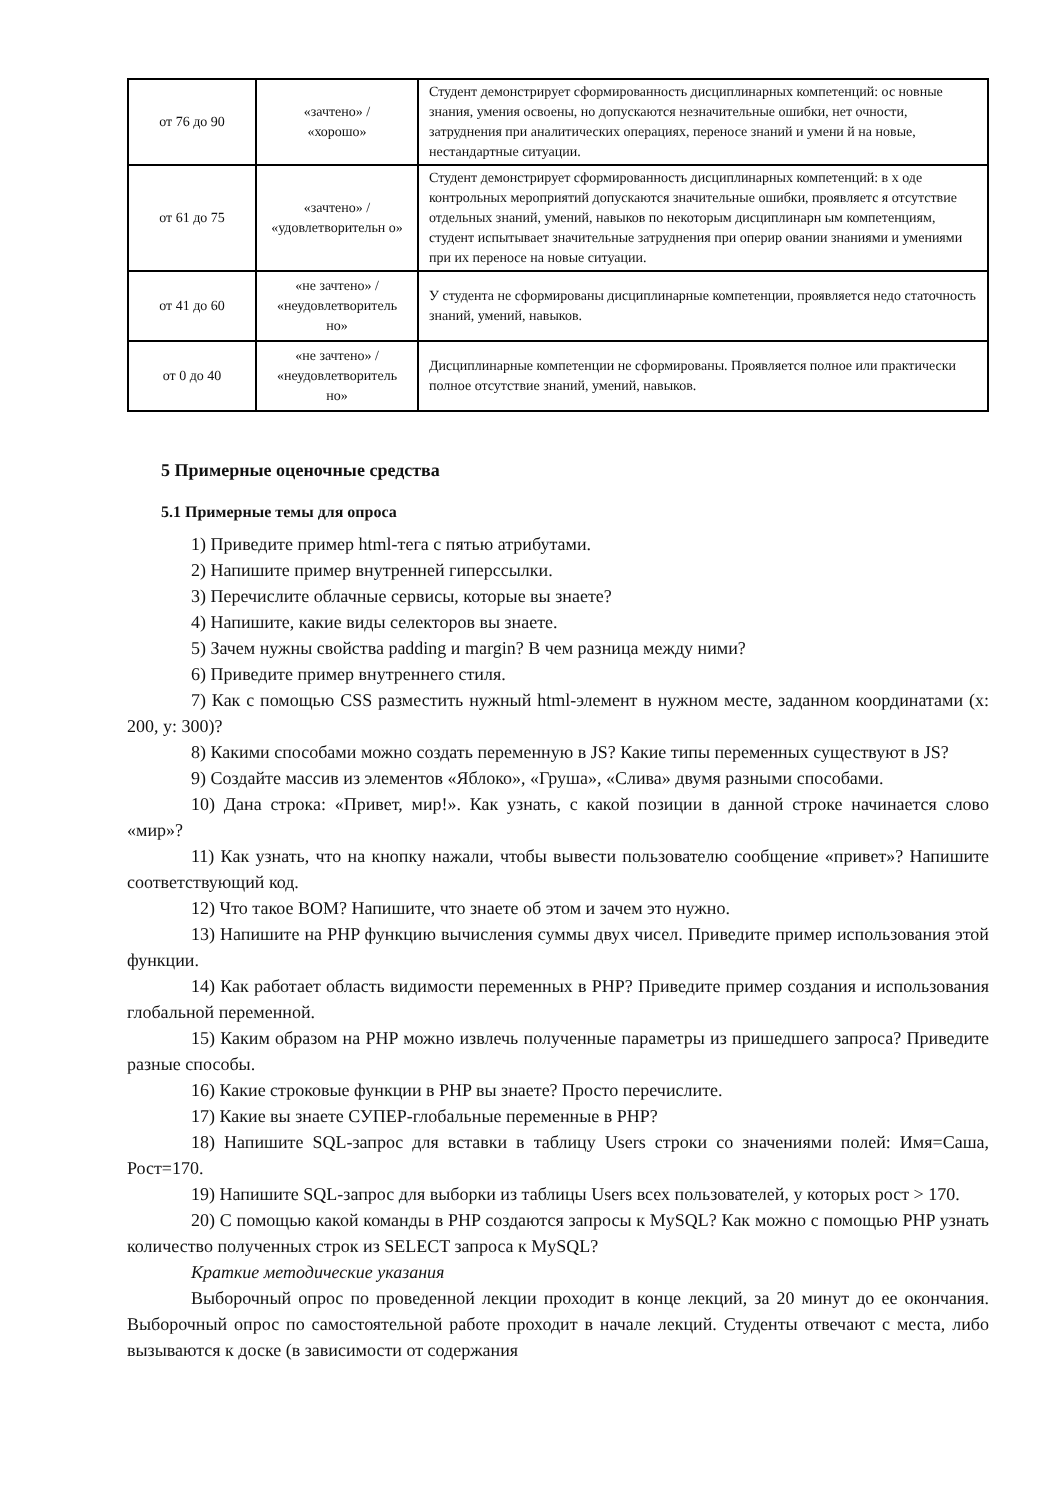| от 76 до 90 | «зачтено» / «хорошо» | Студент демонстрирует сформированность дисциплинарных компетенций: ос новные знания, умения освоены, но допускаются незначительные ошибки, нет очности, затруднения при аналитических операциях, переносе знаний и умени й на новые, нестандартные ситуации. |
| от 61 до 75 | «зачтено» / «удовлетворительн о» | Студент демонстрирует сформированность дисциплинарных компетенций: в х оде контрольных мероприятий допускаются значительные ошибки, проявляетс я отсутствие отдельных знаний, умений, навыков по некоторым дисциплинарн ым компетенциям, студент испытывает значительные затруднения при оперир овании знаниями и умениями при их переносе на новые ситуации. |
| от 41 до 60 | «не зачтено» / «неудовлетворитель но» | У студента не сформированы дисциплинарные компетенции, проявляется недо статочность знаний, умений, навыков. |
| от 0 до 40 | «не зачтено» / «неудовлетворитель но» | Дисциплинарные компетенции не сформированы. Проявляется полное или практически полное отсутствие знаний, умений, навыков. |
5 Примерные оценочные средства
5.1 Примерные темы для опроса
1) Приведите пример html-тега с пятью атрибутами.
2) Напишите пример внутренней гиперссылки.
3) Перечислите облачные сервисы, которые вы знаете?
4) Напишите, какие виды селекторов вы знаете.
5) Зачем нужны свойства padding и margin? В чем разница между ними?
6) Приведите пример внутреннего стиля.
7) Как с помощью CSS разместить нужный html-элемент в нужном месте, заданном координатами (x: 200, y: 300)?
8) Какими способами можно создать переменную в JS? Какие типы переменных существуют в JS?
9) Создайте массив из элементов «Яблоко», «Груша», «Слива» двумя разными способами.
10) Дана строка: «Привет, мир!». Как узнать, с какой позиции в данной строке начинается слово «мир»?
11) Как узнать, что на кнопку нажали, чтобы вывести пользователю сообщение «привет»? Напишите соответствующий код.
12) Что такое BOM? Напишите, что знаете об этом и зачем это нужно.
13) Напишите на PHP функцию вычисления суммы двух чисел. Приведите пример использования этой функции.
14) Как работает область видимости переменных в PHP? Приведите пример создания и использования глобальной переменной.
15) Каким образом на PHP можно извлечь полученные параметры из пришедшего запроса? Приведите разные способы.
16) Какие строковые функции в PHP вы знаете? Просто перечислите.
17) Какие вы знаете СУПЕР-глобальные переменные в PHP?
18) Напишите SQL-запрос для вставки в таблицу Users строки со значениями полей: Имя=Саша, Рост=170.
19) Напишите SQL-запрос для выборки из таблицы Users всех пользователей, у которых рост > 170.
20) С помощью какой команды в PHP создаются запросы к MySQL? Как можно с помощью PHP узнать количество полученных строк из SELECT запроса к MySQL?
Краткие методические указания
Выборочный опрос по проведенной лекции проходит в конце лекций, за 20 минут до ее окончания. Выборочный опрос по самостоятельной работе проходит в начале лекций. Студенты отвечают с места, либо вызываются к доске (в зависимости от содержания